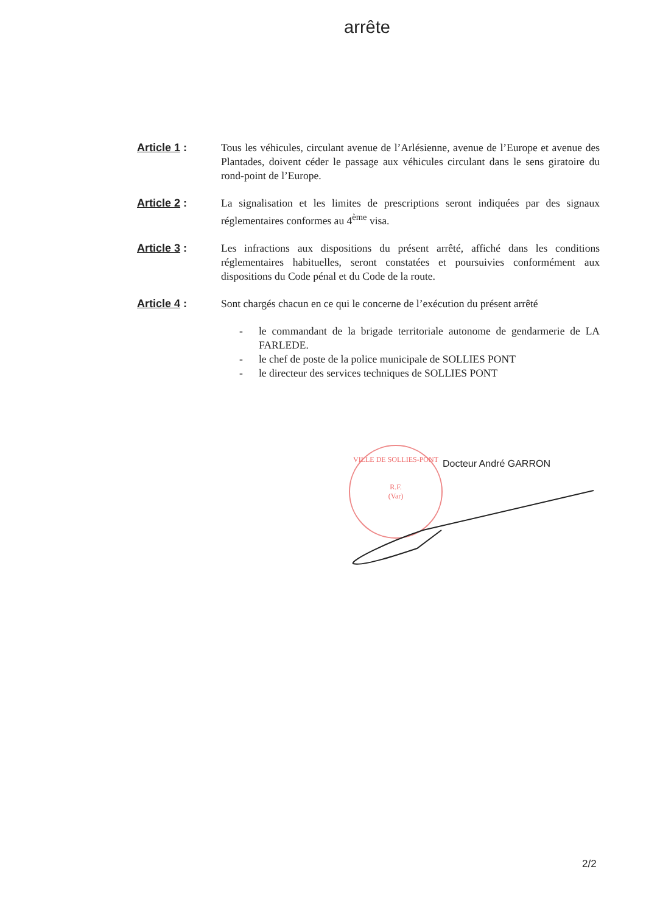arrête
Article 1 : Tous les véhicules, circulant avenue de l’Arlésienne, avenue de l’Europe et avenue des Plantades, doivent céder le passage aux véhicules circulant dans le sens giratoire du rond-point de l’Europe.
Article 2 : La signalisation et les limites de prescriptions seront indiquées par des signaux réglementaires conformes au 4<sup>ème</sup> visa.
Article 3 : Les infractions aux dispositions du présent arrêté, affiché dans les conditions réglementaires habituelles, seront constatées et poursuivies conformément aux dispositions du Code pénal et du Code de la route.
Article 4 : Sont chargés chacun en ce qui le concerne de l’exécution du présent arrêté
- le commandant de la brigade territoriale autonome de gendarmerie de LA FARLEDE.
- le chef de poste de la police municipale de SOLLIES PONT
- le directeur des services techniques de SOLLIES PONT
VILLE DE SOLLIES-PONT
R.F.
(Var)
Docteur André GARRON
2/2